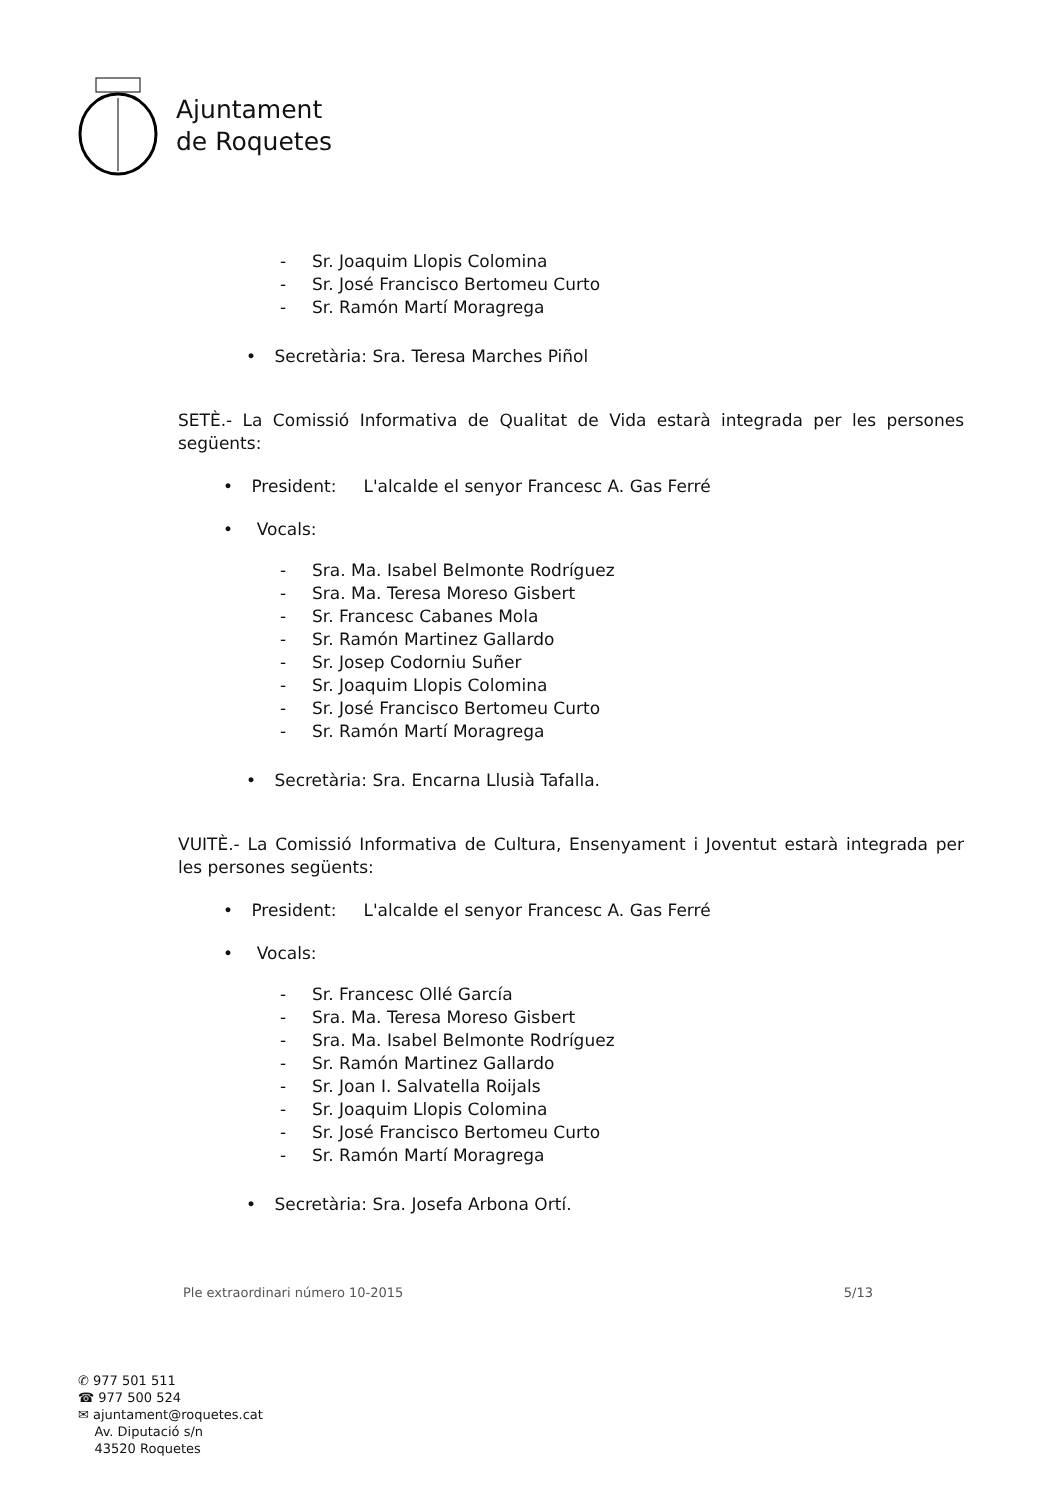Ajuntament
de Roquetes
- Sr. Joaquim Llopis Colomina
- Sr. José Francisco Bertomeu Curto
- Sr. Ramón Martí Moragrega
• Secretària: Sra. Teresa Marches Piñol
SETÈ.- La Comissió Informativa de Qualitat de Vida estarà integrada per les persones següents:
• President: L'alcalde el senyor Francesc A. Gas Ferré
• Vocals:
- Sra. Ma. Isabel Belmonte Rodríguez
- Sra. Ma. Teresa Moreso Gisbert
- Sr. Francesc Cabanes Mola
- Sr. Ramón Martinez Gallardo
- Sr. Josep Codorniu Suñer
- Sr. Joaquim Llopis Colomina
- Sr. José Francisco Bertomeu Curto
- Sr. Ramón Martí Moragrega
• Secretària: Sra. Encarna Llusià Tafalla.
VUITÈ.- La Comissió Informativa de Cultura, Ensenyament i Joventut estarà integrada per les persones següents:
• President: L'alcalde el senyor Francesc A. Gas Ferré
• Vocals:
- Sr. Francesc Ollé García
- Sra. Ma. Teresa Moreso Gisbert
- Sra. Ma. Isabel Belmonte Rodríguez
- Sr. Ramón Martinez Gallardo
- Sr. Joan I. Salvatella Roijals
- Sr. Joaquim Llopis Colomina
- Sr. José Francisco Bertomeu Curto
- Sr. Ramón Martí Moragrega
• Secretària: Sra. Josefa Arbona Ortí.
Ple extraordinari número 10-2015 5/13
✆ 977 501 511
☎ 977 500 524
✉ ajuntament@roquetes.cat
Av. Diputació s/n
43520 Roquetes